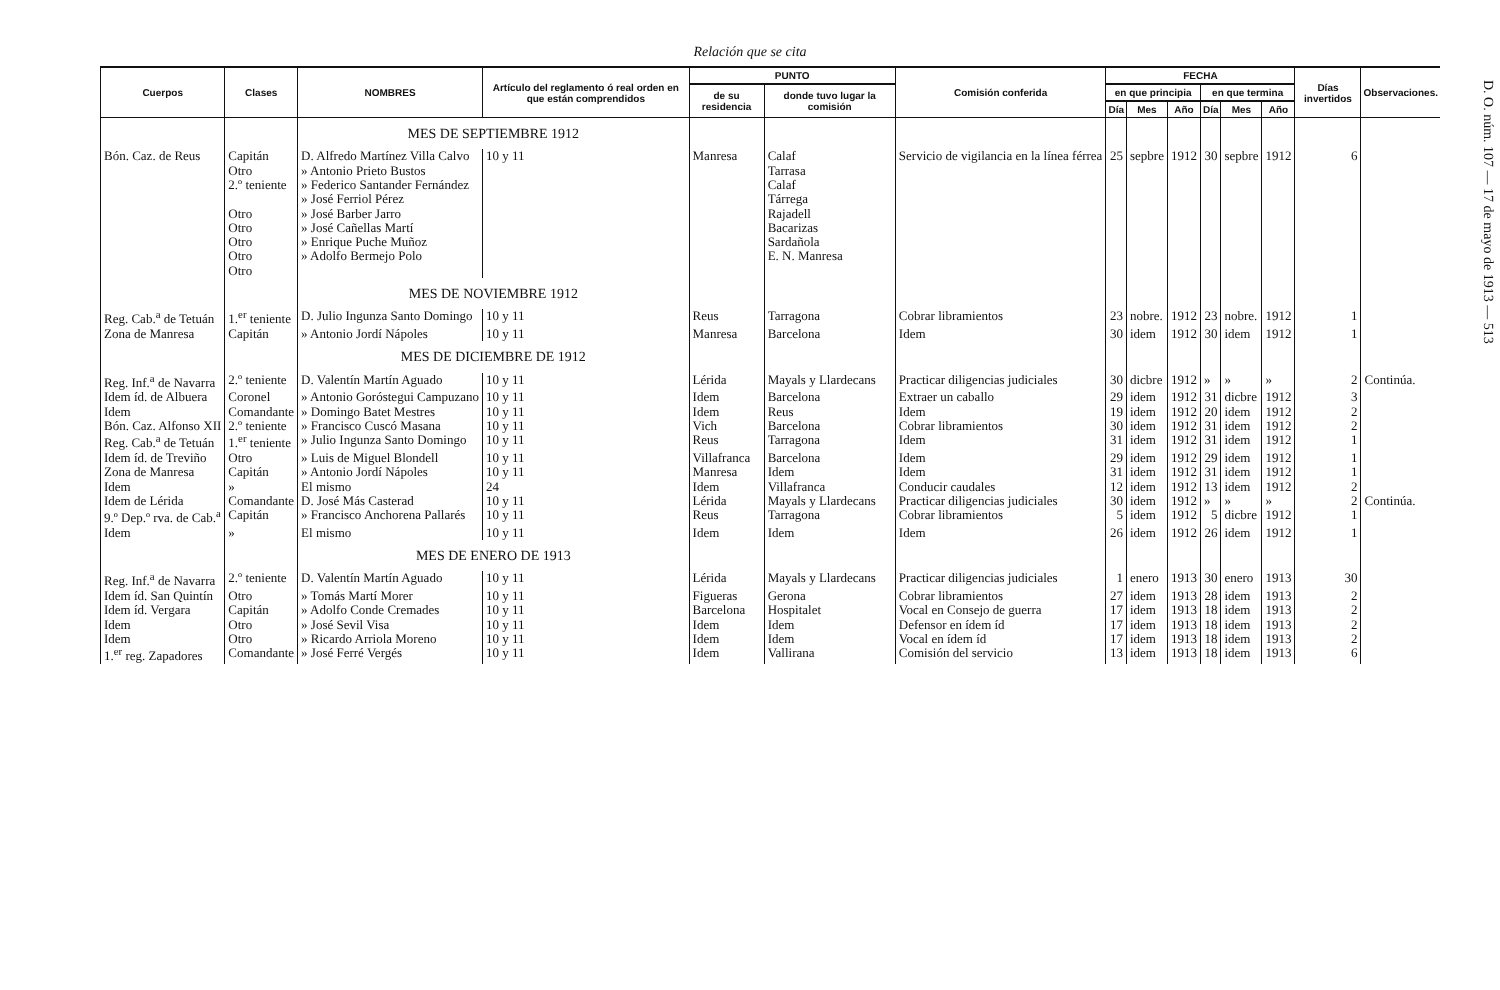Relación que se cita
D. O. núm. 107 — 17 de mayo de 1913 — 513
| Cuerpos | Clases | NOMBRES | Artículo del reglamento ó real orden en que están comprendidos | PUNTO | | Comisión conferida | FECHA | | | | | | Días invertidos | Observaciones. |
| --- | --- | --- | --- | --- | --- | --- | --- | --- | --- | --- | --- | --- | --- | --- |
| | | | | de su residencia | donde tuvo lugar la comisión | | en que principia | | | en que termina | | | | |
| | | | | | | | Día | Mes | Año | Día | Mes | Año | | |
| | | MES DE SEPTIEMBRE 1912 | | | | | | | | | | | | |
| Bón. Caz. de Reus | Capitán Otro 2.º teniente Otro Otro Otro Otro Otro | D. Alfredo Martínez Villa Calvo » Antonio Prieto Bustos » Federico Santander Fernández » José Ferriol Pérez » José Barber Jarro » José Cañellas Martí » Enrique Puche Muñoz » Adolfo Bermejo Polo | 10 y 11 | Manresa | Calaf Tarrasa Calaf Tárrega Rajadell Bacarizas Sardañola E. N. Manresa | Servicio de vigilancia en la línea férrea | 25 | sepbre | 1912 | 30 | sepbre | 1912 | 6 | |
| | | MES DE NOVIEMBRE 1912 | | | | | | | | | | | | |
| Reg. Cab.<sup>a</sup> de Tetuán | 1.<sup>er</sup> teniente | D. Julio Ingunza Santo Domingo | 10 y 11 | Reus | Tarragona | Cobrar libramientos | 23 | nobre. | 1912 | 23 | nobre. | 1912 | 1 | |
| Zona de Manresa | Capitán | » Antonio Jordí Nápoles | 10 y 11 | Manresa | Barcelona | Idem | 30 | idem | 1912 | 30 | idem | 1912 | 1 | |
| | | MES DE DICIEMBRE DE 1912 | | | | | | | | | | | | |
| Reg. Inf.<sup>a</sup> de Navarra | 2.º teniente | D. Valentín Martín Aguado | 10 y 11 | Lérida | Mayals y Llardecans | Practicar diligencias judiciales | 30 | dicbre | 1912 | » | » | » | 2 | Continúa. |
| Idem íd. de Albuera | Coronel | » Antonio Goróstegui Campuzano | 10 y 11 | Idem | Barcelona | Extraer un caballo | 29 | idem | 1912 | 31 | dicbre | 1912 | 3 | |
| Idem | Comandante | » Domingo Batet Mestres | 10 y 11 | Idem | Reus | Idem | 19 | idem | 1912 | 20 | idem | 1912 | 2 | |
| Bón. Caz. Alfonso XII | 2.º teniente | » Francisco Cuscó Masana | 10 y 11 | Vich | Barcelona | Cobrar libramientos | 30 | idem | 1912 | 31 | idem | 1912 | 2 | |
| Reg. Cab.<sup>a</sup> de Tetuán | 1.<sup>er</sup> teniente | » Julio Ingunza Santo Domingo | 10 y 11 | Reus | Tarragona | Idem | 31 | idem | 1912 | 31 | idem | 1912 | 1 | |
| Idem íd. de Treviño | Otro | » Luis de Miguel Blondell | 10 y 11 | Villafranca | Barcelona | Idem | 29 | idem | 1912 | 29 | idem | 1912 | 1 | |
| Zona de Manresa | Capitán | » Antonio Jordí Nápoles | 10 y 11 | Manresa | Idem | Idem | 31 | idem | 1912 | 31 | idem | 1912 | 1 | |
| Idem | » | El mismo | 24 | Idem | Villafranca | Conducir caudales | 12 | idem | 1912 | 13 | idem | 1912 | 2 | |
| Idem de Lérida | Comandante | D. José Más Casterad | 10 y 11 | Lérida | Mayals y Llardecans | Practicar diligencias judiciales | 30 | idem | 1912 | » | » | » | 2 | Continúa. |
| 9.º Dep.º rva. de Cab.<sup>a</sup> | Capitán | » Francisco Anchorena Pallarés | 10 y 11 | Reus | Tarragona | Cobrar libramientos | 5 | idem | 1912 | 5 | dicbre | 1912 | 1 | |
| Idem | » | El mismo | 10 y 11 | Idem | Idem | Idem | 26 | idem | 1912 | 26 | idem | 1912 | 1 | |
| | | MES DE ENERO DE 1913 | | | | | | | | | | | | |
| Reg. Inf.<sup>a</sup> de Navarra | 2.º teniente | D. Valentín Martín Aguado | 10 y 11 | Lérida | Mayals y Llardecans | Practicar diligencias judiciales | 1 | enero | 1913 | 30 | enero | 1913 | 30 | |
| Idem íd. San Quintín | Otro | » Tomás Martí Morer | 10 y 11 | Figueras | Gerona | Cobrar libramientos | 27 | idem | 1913 | 28 | idem | 1913 | 2 | |
| Idem íd. Vergara | Capitán | » Adolfo Conde Cremades | 10 y 11 | Barcelona | Hospitalet | Vocal en Consejo de guerra | 17 | idem | 1913 | 18 | idem | 1913 | 2 | |
| Idem | Otro | » José Sevil Visa | 10 y 11 | Idem | Idem | Defensor en ídem íd | 17 | idem | 1913 | 18 | idem | 1913 | 2 | |
| Idem | Otro | » Ricardo Arriola Moreno | 10 y 11 | Idem | Idem | Vocal en ídem íd | 17 | idem | 1913 | 18 | idem | 1913 | 2 | |
| 1.<sup>er</sup> reg. Zapadores | Comandante | » José Ferré Vergés | 10 y 11 | Idem | Vallirana | Comisión del servicio | 13 | idem | 1913 | 18 | idem | 1913 | 6 | |